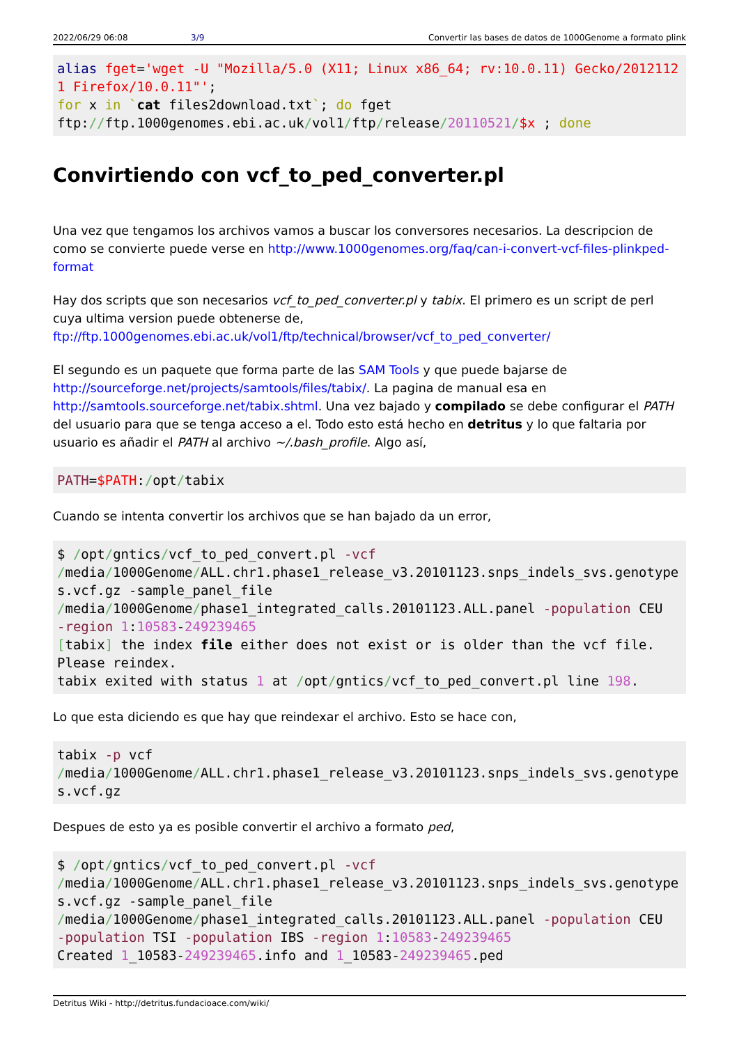2022/06/29 06:08 3/9 Convertir las bases de datos de 1000Genome a formato plink
alias fget='wget -U "Mozilla/5.0 (X11; Linux x86_64; rv:10.0.11) Gecko/20121121 Firefox/10.0.11"';
for x in `cat files2download.txt`; do fget
ftp://ftp.1000genomes.ebi.ac.uk/vol1/ftp/release/20110521/$x ; done
Convirtiendo con vcf_to_ped_converter.pl
Una vez que tengamos los archivos vamos a buscar los conversores necesarios. La descripcion de como se convierte puede verse en http://www.1000genomes.org/faq/can-i-convert-vcf-files-plinkped-format
Hay dos scripts que son necesarios vcf_to_ped_converter.pl y tabix. El primero es un script de perl cuya ultima version puede obtenerse de, ftp://ftp.1000genomes.ebi.ac.uk/vol1/ftp/technical/browser/vcf_to_ped_converter/
El segundo es un paquete que forma parte de las SAM Tools y que puede bajarse de http://sourceforge.net/projects/samtools/files/tabix/. La pagina de manual esa en http://samtools.sourceforge.net/tabix.shtml. Una vez bajado y compilado se debe configurar el PATH del usuario para que se tenga acceso a el. Todo esto está hecho en detritus y lo que faltaria por usuario es añadir el PATH al archivo ~/.bash_profile. Algo así,
PATH=$PATH:/opt/tabix
Cuando se intenta convertir los archivos que se han bajado da un error,
$ /opt/gntics/vcf_to_ped_convert.pl -vcf
/media/1000Genome/ALL.chr1.phase1_release_v3.20101123.snps_indels_svs.genotypes.vcf.gz -sample_panel_file
/media/1000Genome/phase1_integrated_calls.20101123.ALL.panel -population CEU
-region 1:10583-249239465
[tabix] the index file either does not exist or is older than the vcf file.
Please reindex.
tabix exited with status 1 at /opt/gntics/vcf_to_ped_convert.pl line 198.
Lo que esta diciendo es que hay que reindexar el archivo. Esto se hace con,
tabix -p vcf
/media/1000Genome/ALL.chr1.phase1_release_v3.20101123.snps_indels_svs.genotypes.vcf.gz
Despues de esto ya es posible convertir el archivo a formato ped,
$ /opt/gntics/vcf_to_ped_convert.pl -vcf
/media/1000Genome/ALL.chr1.phase1_release_v3.20101123.snps_indels_svs.genotypes.vcf.gz -sample_panel_file
/media/1000Genome/phase1_integrated_calls.20101123.ALL.panel -population CEU
-population TSI -population IBS -region 1:10583-249239465
Created 1_10583-249239465.info and 1_10583-249239465.ped
Detritus Wiki - http://detritus.fundacioace.com/wiki/